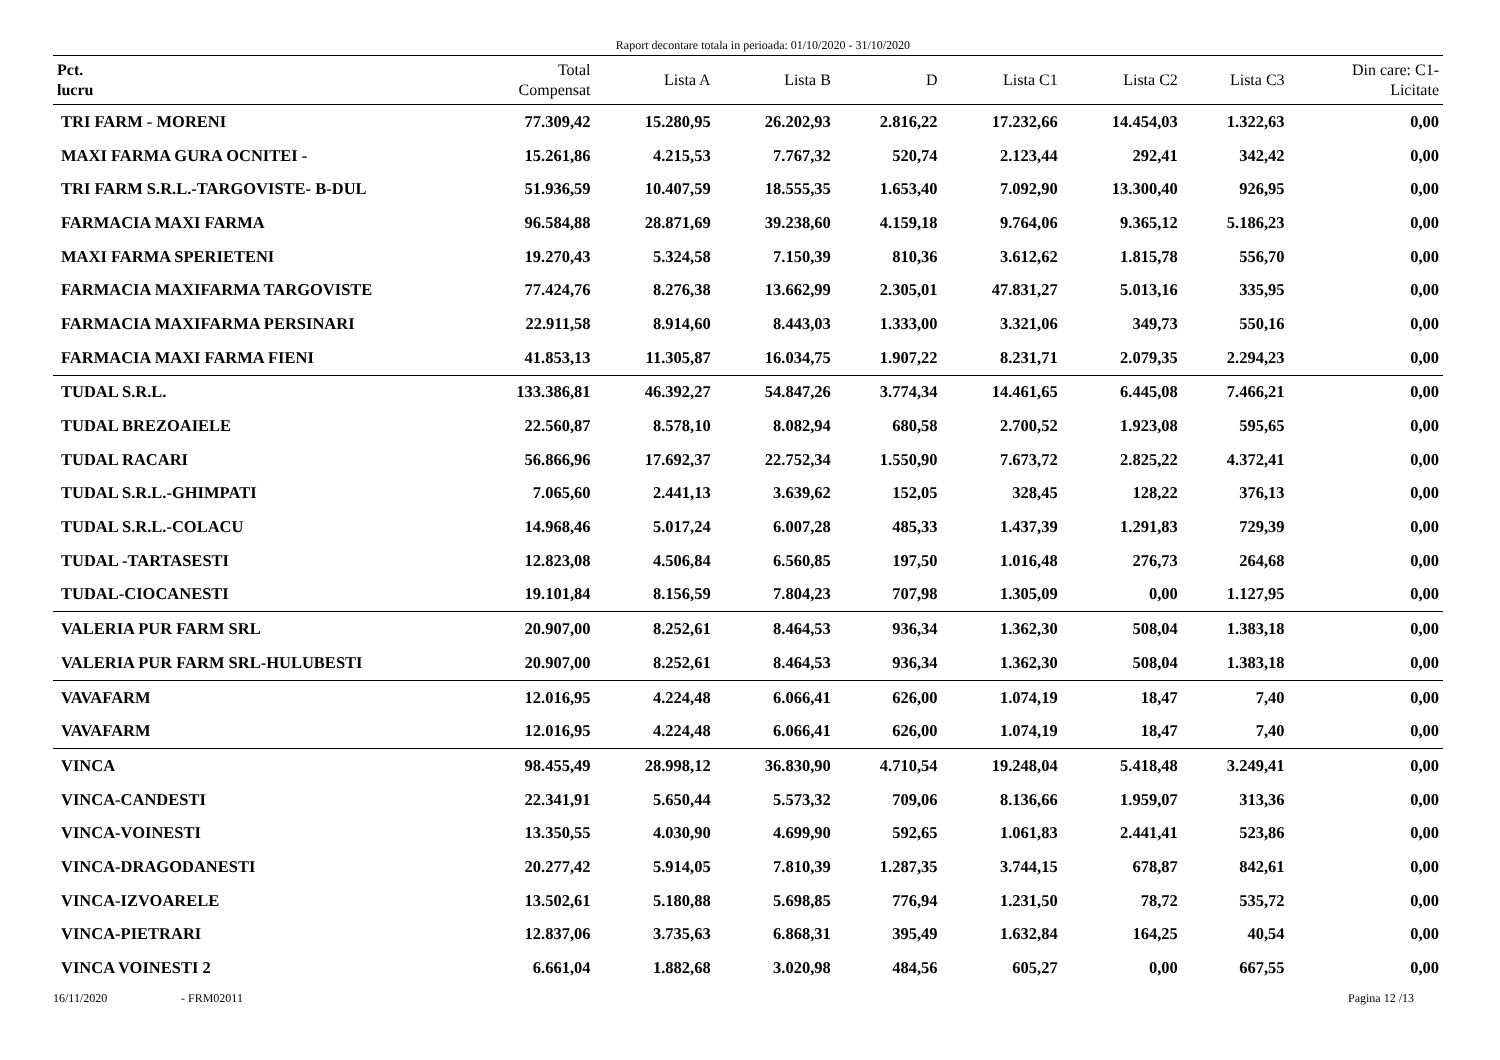Raport decontare totala in perioada: 01/10/2020 - 31/10/2020
| Pct. lucru | Total Compensat | Lista A | Lista B | D | Lista C1 | Lista C2 | Lista C3 | Din care: C1- Licitate |
| --- | --- | --- | --- | --- | --- | --- | --- | --- |
| TRI FARM - MORENI | 77.309,42 | 15.280,95 | 26.202,93 | 2.816,22 | 17.232,66 | 14.454,03 | 1.322,63 | 0,00 |
| MAXI FARMA GURA OCNITEI - | 15.261,86 | 4.215,53 | 7.767,32 | 520,74 | 2.123,44 | 292,41 | 342,42 | 0,00 |
| TRI FARM S.R.L.-TARGOVISTE- B-DUL | 51.936,59 | 10.407,59 | 18.555,35 | 1.653,40 | 7.092,90 | 13.300,40 | 926,95 | 0,00 |
| FARMACIA MAXI FARMA | 96.584,88 | 28.871,69 | 39.238,60 | 4.159,18 | 9.764,06 | 9.365,12 | 5.186,23 | 0,00 |
| MAXI FARMA SPERIETENI | 19.270,43 | 5.324,58 | 7.150,39 | 810,36 | 3.612,62 | 1.815,78 | 556,70 | 0,00 |
| FARMACIA MAXIFARMA TARGOVISTE | 77.424,76 | 8.276,38 | 13.662,99 | 2.305,01 | 47.831,27 | 5.013,16 | 335,95 | 0,00 |
| FARMACIA MAXIFARMA PERSINARI | 22.911,58 | 8.914,60 | 8.443,03 | 1.333,00 | 3.321,06 | 349,73 | 550,16 | 0,00 |
| FARMACIA MAXI FARMA FIENI | 41.853,13 | 11.305,87 | 16.034,75 | 1.907,22 | 8.231,71 | 2.079,35 | 2.294,23 | 0,00 |
| TUDAL S.R.L. | 133.386,81 | 46.392,27 | 54.847,26 | 3.774,34 | 14.461,65 | 6.445,08 | 7.466,21 | 0,00 |
| TUDAL BREZOAIELE | 22.560,87 | 8.578,10 | 8.082,94 | 680,58 | 2.700,52 | 1.923,08 | 595,65 | 0,00 |
| TUDAL RACARI | 56.866,96 | 17.692,37 | 22.752,34 | 1.550,90 | 7.673,72 | 2.825,22 | 4.372,41 | 0,00 |
| TUDAL S.R.L.-GHIMPATI | 7.065,60 | 2.441,13 | 3.639,62 | 152,05 | 328,45 | 128,22 | 376,13 | 0,00 |
| TUDAL S.R.L.-COLACU | 14.968,46 | 5.017,24 | 6.007,28 | 485,33 | 1.437,39 | 1.291,83 | 729,39 | 0,00 |
| TUDAL -TARTASESTI | 12.823,08 | 4.506,84 | 6.560,85 | 197,50 | 1.016,48 | 276,73 | 264,68 | 0,00 |
| TUDAL-CIOCANESTI | 19.101,84 | 8.156,59 | 7.804,23 | 707,98 | 1.305,09 | 0,00 | 1.127,95 | 0,00 |
| VALERIA PUR FARM SRL | 20.907,00 | 8.252,61 | 8.464,53 | 936,34 | 1.362,30 | 508,04 | 1.383,18 | 0,00 |
| VALERIA PUR FARM SRL-HULUBESTI | 20.907,00 | 8.252,61 | 8.464,53 | 936,34 | 1.362,30 | 508,04 | 1.383,18 | 0,00 |
| VAVAFARM | 12.016,95 | 4.224,48 | 6.066,41 | 626,00 | 1.074,19 | 18,47 | 7,40 | 0,00 |
| VAVAFARM | 12.016,95 | 4.224,48 | 6.066,41 | 626,00 | 1.074,19 | 18,47 | 7,40 | 0,00 |
| VINCA | 98.455,49 | 28.998,12 | 36.830,90 | 4.710,54 | 19.248,04 | 5.418,48 | 3.249,41 | 0,00 |
| VINCA-CANDESTI | 22.341,91 | 5.650,44 | 5.573,32 | 709,06 | 8.136,66 | 1.959,07 | 313,36 | 0,00 |
| VINCA-VOINESTI | 13.350,55 | 4.030,90 | 4.699,90 | 592,65 | 1.061,83 | 2.441,41 | 523,86 | 0,00 |
| VINCA-DRAGODANESTI | 20.277,42 | 5.914,05 | 7.810,39 | 1.287,35 | 3.744,15 | 678,87 | 842,61 | 0,00 |
| VINCA-IZVOARELE | 13.502,61 | 5.180,88 | 5.698,85 | 776,94 | 1.231,50 | 78,72 | 535,72 | 0,00 |
| VINCA-PIETRARI | 12.837,06 | 3.735,63 | 6.868,31 | 395,49 | 1.632,84 | 164,25 | 40,54 | 0,00 |
| VINCA VOINESTI 2 | 6.661,04 | 1.882,68 | 3.020,98 | 484,56 | 605,27 | 0,00 | 667,55 | 0,00 |
16/11/2020 - FRM02011 Pagina 12 /13